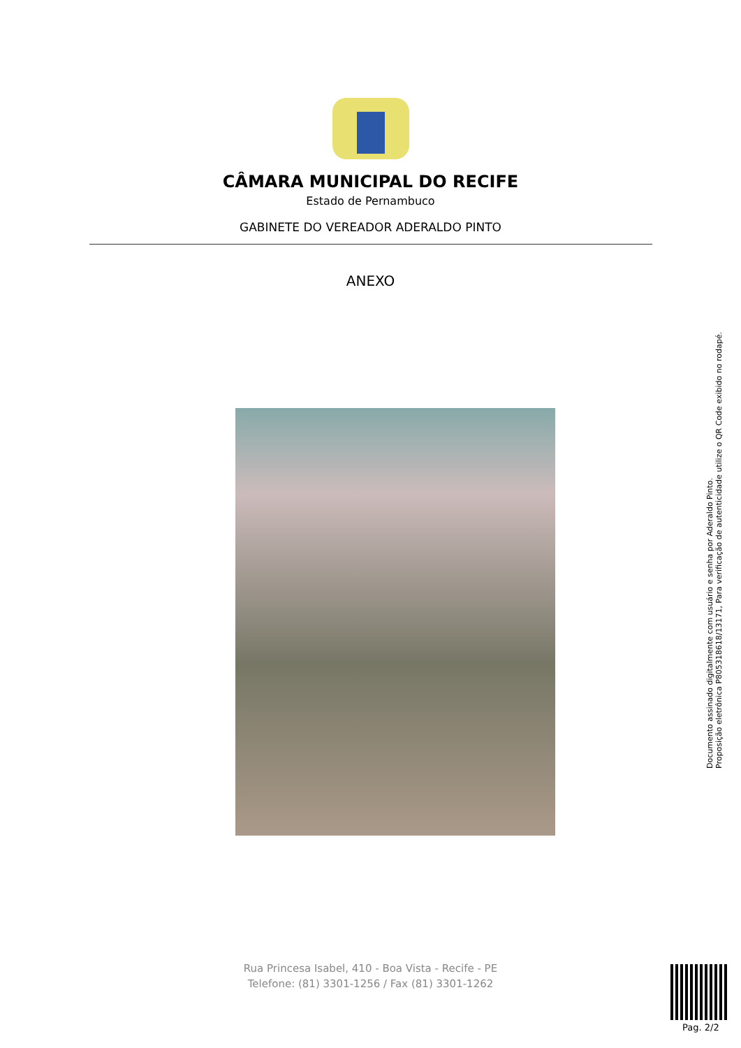CÂMARA MUNICIPAL DO RECIFE
Estado de Pernambuco
GABINETE DO VEREADOR ADERALDO PINTO
ANEXO
Documento assinado digitalmente com usuário e senha por Aderaldo Pinto.
Proposição eletrônica P805318618/13171, Para verificação de autenticidade utilize o QR Code exibido no rodapé.
Rua Princesa Isabel, 410 - Boa Vista - Recife - PE
Telefone: (81) 3301-1256 / Fax (81) 3301-1262
Pag. 2/2